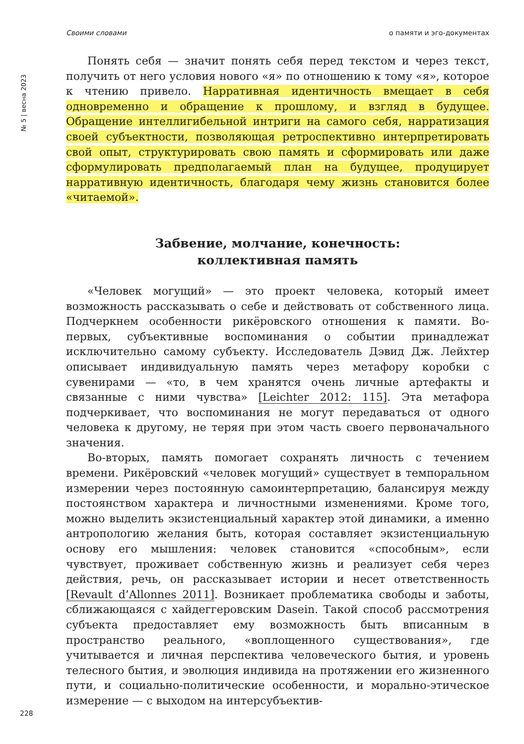Своими словами о памяти и эго-документах
№ 5 | весна 2023
Понять себя — значит понять себя перед текстом и через текст, получить от него условия нового «я» по отношению к тому «я», которое к чтению привело. Нарративная идентичность вмещает в себя одновременно и обращение к прошлому, и взгляд в будущее. Обращение интеллигибельной интриги на самого себя, нарратизация своей субъектности, позволяющая ретроспективно интерпретировать свой опыт, структурировать свою память и сформировать или даже сформулировать предполагаемый план на будущее, продуцирует нарративную идентичность, благодаря чему жизнь становится более «читаемой».
Забвение, молчание, конечность:
коллективная память
«Человек могущий» — это проект человека, который имеет возможность рассказывать о себе и действовать от собственного лица. Подчеркнем особенности рикёровского отношения к памяти. Во-первых, субъективные воспоминания о событии принадлежат исключительно самому субъекту. Исследователь Дэвид Дж. Лейхтер описывает индивидуальную память через метафору коробки с сувенирами — «то, в чем хранятся очень личные артефакты и связанные с ними чувства» [Leichter 2012: 115]. Эта метафора подчеркивает, что воспоминания не могут передаваться от одного человека к другому, не теряя при этом часть своего первоначального значения.
Во-вторых, память помогает сохранять личность с течением времени. Рикёровский «человек могущий» существует в темпоральном измерении через постоянную самоинтерпретацию, балансируя между постоянством характера и личностными изменениями. Кроме того, можно выделить экзистенциальный характер этой динамики, а именно антропологию желания быть, которая составляет экзистенциальную основу его мышления: человек становится «способным», если чувствует, проживает собственную жизнь и реализует себя через действия, речь, он рассказывает истории и несет ответственность [Revault d’Allonnes 2011]. Возникает проблематика свободы и заботы, сближающаяся с хайдеггеровским Dasein. Такой способ рассмотрения субъекта предоставляет ему возможность быть вписанным в пространство реального, «воплощенного существования», где учитывается и личная перспектива человеческого бытия, и уровень телесного бытия, и эволюция индивида на протяжении его жизненного пути, и социально-политические особенности, и морально-этическое измерение — с выходом на интерсубъектив-
228